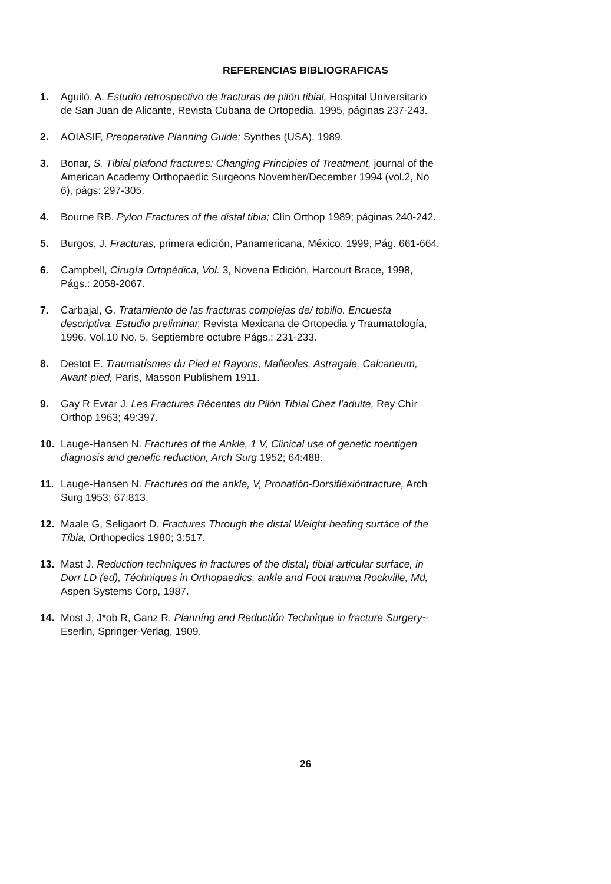REFERENCIAS BIBLIOGRAFICAS
1. Aguiló, A. Estudio retrospectivo de fracturas de pilón tibial, Hospital Universitario de San Juan de Alicante, Revista Cubana de Ortopedia. 1995, páginas 237-243.
2. AOIASIF, Preoperative Planning Guide; Synthes (USA), 1989.
3. Bonar, S. Tibial plafond fractures: Changing Principies of Treatment, journal of the American Academy Orthopaedic Surgeons November/December 1994 (vol.2, No 6), págs: 297-305.
4. Bourne RB. Pylon Fractures of the distal tibia; Clín Orthop 1989; páginas 240-242.
5. Burgos, J. Fracturas, primera edición, Panamericana, México, 1999, Pág. 661-664.
6. Campbell, Cirugía Ortopédica, Vol. 3, Novena Edición, Harcourt Brace, 1998, Págs.: 2058-2067.
7. Carbajal, G. Tratamiento de las fracturas complejas de/ tobillo. Encuesta descriptiva. Estudio preliminar, Revista Mexicana de Ortopedia y Traumatología, 1996, Vol.10 No. 5, Septiembre octubre Págs.: 231-233.
8. Destot E. Traumatísmes du Pied et Rayons, Mafleoles, Astragale, Calcaneum, Avant-pied, Paris, Masson Publishem 1911.
9. Gay R Evrar J. Les Fractures Récentes du Pilón Tibíal Chez l'adulte, Rey Chír Orthop 1963; 49:397.
10. Lauge-Hansen N. Fractures of the Ankle, 1 V, Clinical use of genetic roentigen diagnosis and genefic reduction, Arch Surg 1952; 64:488.
11. Lauge-Hansen N. Fractures od the ankle, V, Pronatión-Dorsifléxióntracture, Arch Surg 1953; 67:813.
12. Maale G, Seligaort D. Fractures Through the distal Weight-beafing surtáce of the Tíbia, Orthopedics 1980; 3:517.
13. Mast J. Reduction techníques in fractures of the distal¡ tibial articular surface, in Dorr LD (ed), Téchniques in Orthopaedics, ankle and Foot trauma Rockville, Md, Aspen Systems Corp, 1987.
14. Most J, J*ob R, Ganz R. Planníng and Reductión Technique in fracture Surgery~ Eserlin, Springer-Verlag, 1909.
26